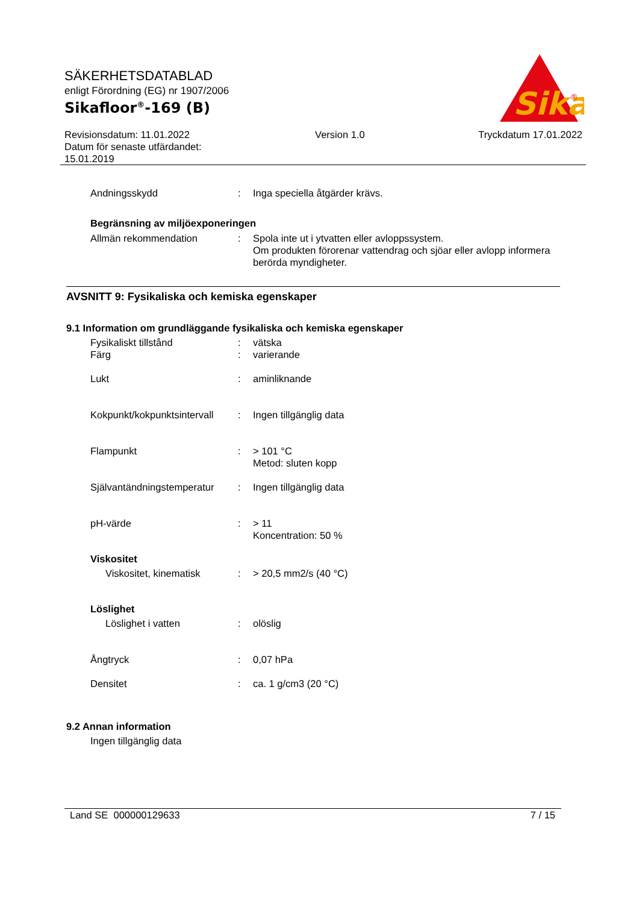SÄKERHETSDATABLAD
enligt Förordning (EG) nr 1907/2006
Sikafloor<sup>®</sup>-169 (B)
Sika
®
Revisionsdatum: 11.01.2022
Datum för senaste utfärdandet:
15.01.2019
Version 1.0 Tryckdatum 17.01.2022
Andningsskydd : Inga speciella åtgärder krävs.
Begränsning av miljöexponeringen
Allmän rekommendation : Spola inte ut i ytvatten eller avloppssystem.
Om produkten förorenar vattendrag och sjöar eller avlopp informera berörda myndigheter.
AVSNITT 9: Fysikaliska och kemiska egenskaper
9.1 Information om grundläggande fysikaliska och kemiska egenskaper
Fysikaliskt tillstånd : vätska
Färg : varierande
Lukt : aminliknande
Kokpunkt/kokpunktsintervall
: Ingen tillgänglig data
Flampunkt : > 101 °C
Metod: sluten kopp
Självantändningstemperatur
: Ingen tillgänglig data
pH-värde : > 11
Koncentration: 50 %
Viskositet
Viskositet, kinematisk : > 20,5 mm2/s (40 °C)
Löslighet
Löslighet i vatten : olöslig
Ångtryck : 0,07 hPa
Densitet : ca. 1 g/cm3 (20 °C)
9.2 Annan information
Ingen tillgänglig data
Land SE 000000129633 7 / 15